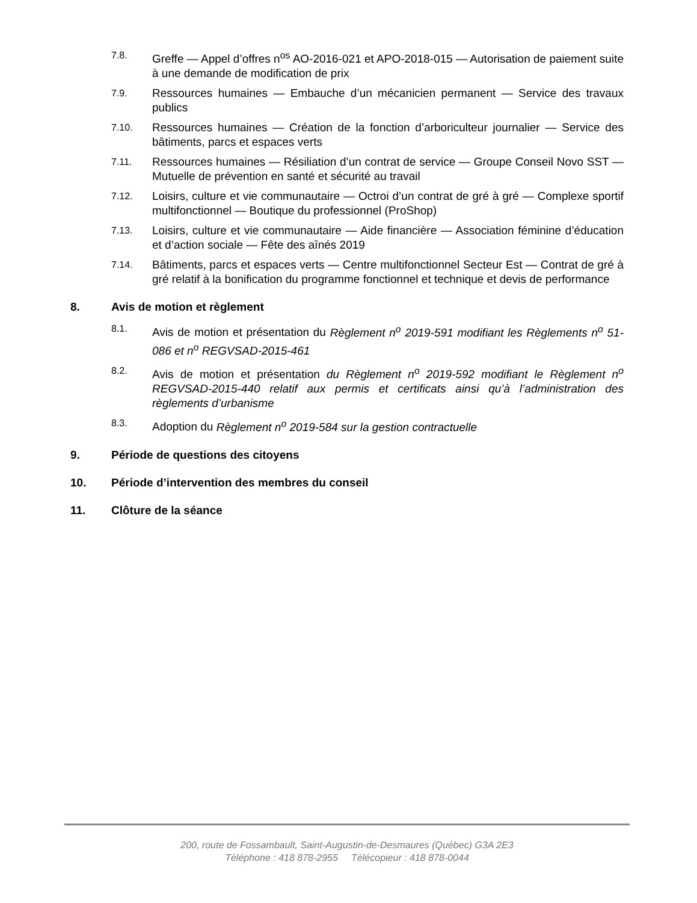7.8.
Greffe — Appel d’offres n<sup>os</sup> AO-2016-021 et APO-2018-015 — Autorisation de paiement suite à une demande de modification de prix
7.9.
Ressources humaines — Embauche d’un mécanicien permanent — Service des travaux publics
7.10.
Ressources humaines — Création de la fonction d’arboriculteur journalier — Service des bâtiments, parcs et espaces verts
7.11.
Ressources humaines — Résiliation d’un contrat de service — Groupe Conseil Novo SST — Mutuelle de prévention en santé et sécurité au travail
7.12.
Loisirs, culture et vie communautaire — Octroi d’un contrat de gré à gré — Complexe sportif multifonctionnel — Boutique du professionnel (ProShop)
7.13.
Loisirs, culture et vie communautaire — Aide financière — Association féminine d’éducation et d’action sociale — Fête des aînés 2019
7.14.
Bâtiments, parcs et espaces verts — Centre multifonctionnel Secteur Est — Contrat de gré à gré relatif à la bonification du programme fonctionnel et technique et devis de performance
8. Avis de motion et règlement
8.1.
Avis de motion et présentation du Règlement n<sup>o</sup> 2019-591 modifiant les Règlements n<sup>o</sup> 51-086 et n<sup>o</sup> REGVSAD-2015-461
8.2.
Avis de motion et présentation du Règlement n<sup>o</sup> 2019-592 modifiant le Règlement n<sup>o</sup> REGVSAD-2015-440 relatif aux permis et certificats ainsi qu’à l’administration des règlements d’urbanisme
8.3.
Adoption du Règlement n<sup>o</sup> 2019-584 sur la gestion contractuelle
9. Période de questions des citoyens
10. Période d’intervention des membres du conseil
11. Clôture de la séance
200, route de Fossambault, Saint-Augustin-de-Desmaures (Québec) G3A 2E3
Téléphone : 418 878-2955 Télécopieur : 418 878-0044